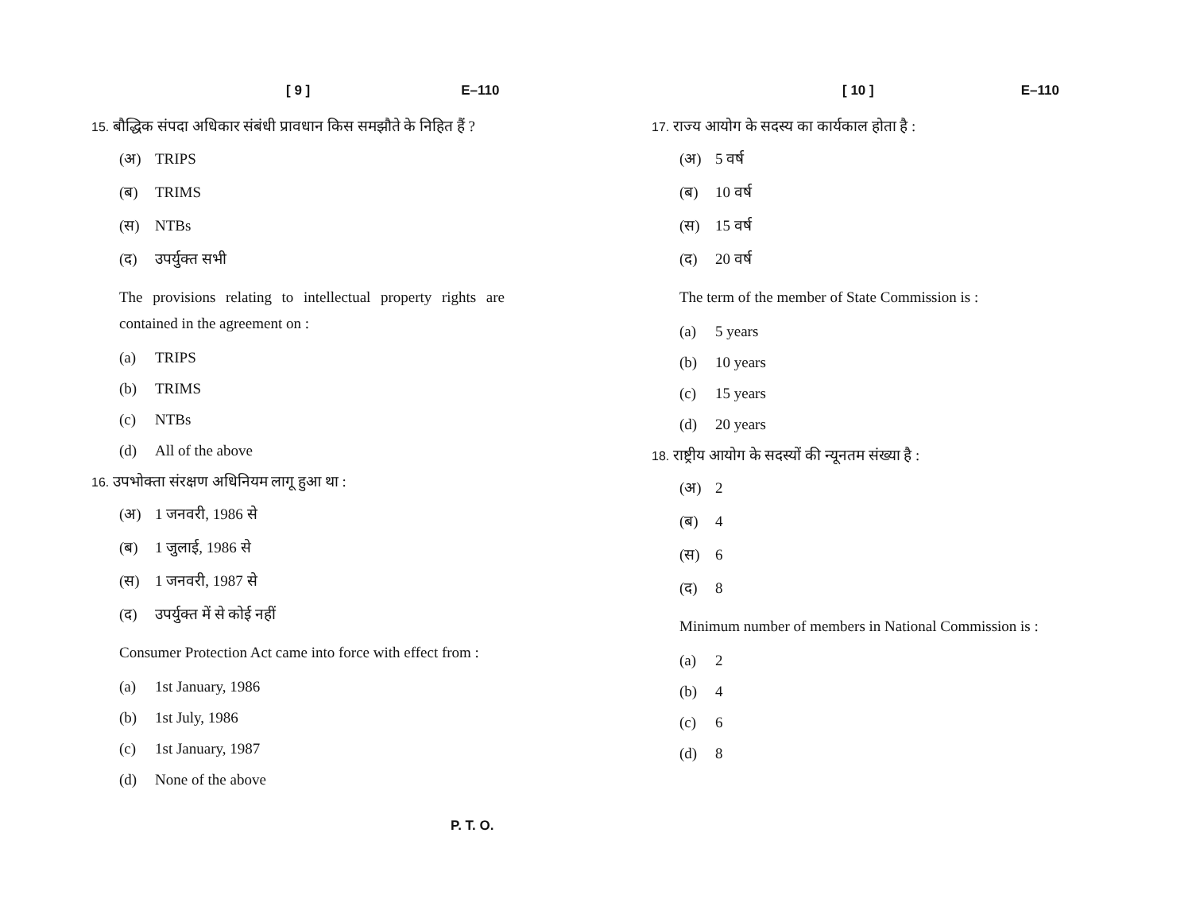[ 9 ] E–110
15. बौद्धिक संपदा अधिकार संबंधी प्रावधान किस समझौते के निहित हैं ?
(अ) TRIPS
(ब) TRIMS
(स) NTBs
(द) उपर्युक्त सभी
The provisions relating to intellectual property rights are contained in the agreement on :
(a) TRIPS
(b) TRIMS
(c) NTBs
(d) All of the above
16. उपभोक्ता संरक्षण अधिनियम लागू हुआ था :
(अ) 1 जनवरी, 1986 से
(ब) 1 जुलाई, 1986 से
(स) 1 जनवरी, 1987 से
(द) उपर्युक्त में से कोई नहीं
Consumer Protection Act came into force with effect from :
(a) 1st January, 1986
(b) 1st July, 1986
(c) 1st January, 1987
(d) None of the above
[ 10 ] E–110
17. राज्य आयोग के सदस्य का कार्यकाल होता है :
(अ) 5 वर्ष
(ब) 10 वर्ष
(स) 15 वर्ष
(द) 20 वर्ष
The term of the member of State Commission is :
(a) 5 years
(b) 10 years
(c) 15 years
(d) 20 years
18. राष्ट्रीय आयोग के सदस्यों की न्यूनतम संख्या है :
(अ) 2
(ब) 4
(स) 6
(द) 8
Minimum number of members in National Commission is :
(a) 2
(b) 4
(c) 6
(d) 8
P. T. O.